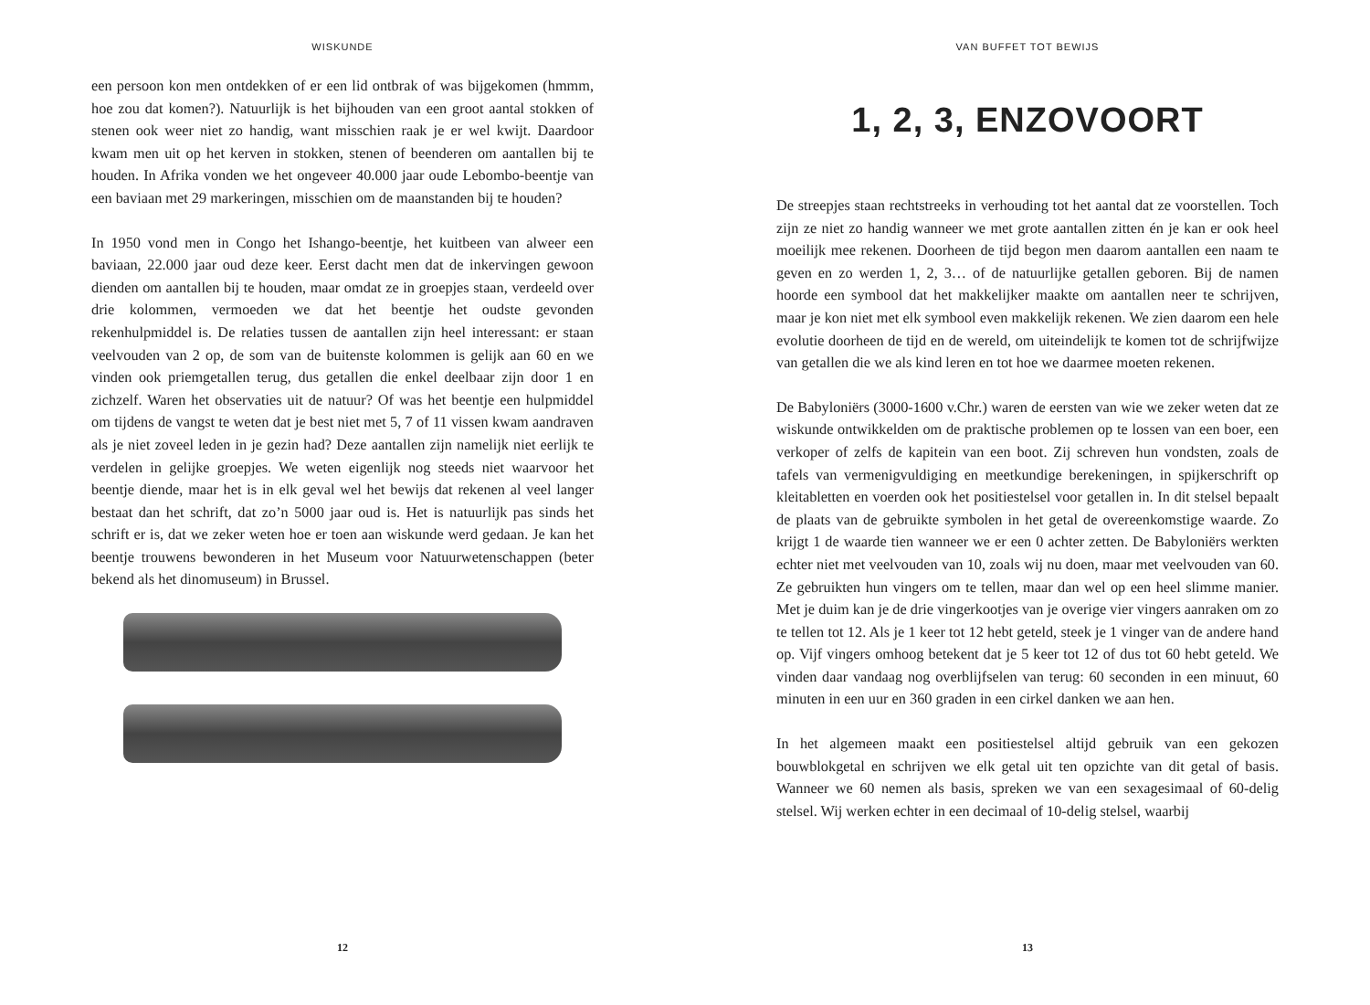WISKUNDE
een persoon kon men ontdekken of er een lid ontbrak of was bijgekomen (hmmm, hoe zou dat komen?). Natuurlijk is het bijhouden van een groot aantal stokken of stenen ook weer niet zo handig, want misschien raak je er wel kwijt. Daardoor kwam men uit op het kerven in stokken, stenen of beenderen om aantallen bij te houden. In Afrika vonden we het ongeveer 40.000 jaar oude Lebombo-beentje van een baviaan met 29 markeringen, misschien om de maanstanden bij te houden?
In 1950 vond men in Congo het Ishango-beentje, het kuitbeen van alweer een baviaan, 22.000 jaar oud deze keer. Eerst dacht men dat de inkervingen gewoon dienden om aantallen bij te houden, maar omdat ze in groepjes staan, verdeeld over drie kolommen, vermoeden we dat het beentje het oudste gevonden rekenhulpmiddel is. De relaties tussen de aantallen zijn heel interessant: er staan veelvouden van 2 op, de som van de buitenste kolommen is gelijk aan 60 en we vinden ook priemgetallen terug, dus getallen die enkel deelbaar zijn door 1 en zichzelf. Waren het observaties uit de natuur? Of was het beentje een hulpmiddel om tijdens de vangst te weten dat je best niet met 5, 7 of 11 vissen kwam aandraven als je niet zoveel leden in je gezin had? Deze aantallen zijn namelijk niet eerlijk te verdelen in gelijke groepjes. We weten eigenlijk nog steeds niet waarvoor het beentje diende, maar het is in elk geval wel het bewijs dat rekenen al veel langer bestaat dan het schrift, dat zo’n 5000 jaar oud is. Het is natuurlijk pas sinds het schrift er is, dat we zeker weten hoe er toen aan wiskunde werd gedaan. Je kan het beentje trouwens bewonderen in het Museum voor Natuurwetenschappen (beter bekend als het dinomuseum) in Brussel.
12
VAN BUFFET TOT BEWIJS
1, 2, 3, ENZOVOORT
De streepjes staan rechtstreeks in verhouding tot het aantal dat ze voorstellen. Toch zijn ze niet zo handig wanneer we met grote aantallen zitten én je kan er ook heel moeilijk mee rekenen. Doorheen de tijd begon men daarom aantallen een naam te geven en zo werden 1, 2, 3… of de natuurlijke getallen geboren. Bij de namen hoorde een symbool dat het makkelijker maakte om aantallen neer te schrijven, maar je kon niet met elk symbool even makkelijk rekenen. We zien daarom een hele evolutie doorheen de tijd en de wereld, om uiteindelijk te komen tot de schrijfwijze van getallen die we als kind leren en tot hoe we daarmee moeten rekenen.
De Babyloniërs (3000-1600 v.Chr.) waren de eersten van wie we zeker weten dat ze wiskunde ontwikkelden om de praktische problemen op te lossen van een boer, een verkoper of zelfs de kapitein van een boot. Zij schreven hun vondsten, zoals de tafels van vermenigvuldiging en meetkundige berekeningen, in spijkerschrift op kleitabletten en voerden ook het positiestelsel voor getallen in. In dit stelsel bepaalt de plaats van de gebruikte symbolen in het getal de overeenkomstige waarde. Zo krijgt 1 de waarde tien wanneer we er een 0 achter zetten. De Babyloniërs werkten echter niet met veelvouden van 10, zoals wij nu doen, maar met veelvouden van 60. Ze gebruikten hun vingers om te tellen, maar dan wel op een heel slimme manier. Met je duim kan je de drie vingerkootjes van je overige vier vingers aanraken om zo te tellen tot 12. Als je 1 keer tot 12 hebt geteld, steek je 1 vinger van de andere hand op. Vijf vingers omhoog betekent dat je 5 keer tot 12 of dus tot 60 hebt geteld. We vinden daar vandaag nog overblijfselen van terug: 60 seconden in een minuut, 60 minuten in een uur en 360 graden in een cirkel danken we aan hen.
In het algemeen maakt een positiestelsel altijd gebruik van een gekozen bouwblokgetal en schrijven we elk getal uit ten opzichte van dit getal of basis. Wanneer we 60 nemen als basis, spreken we van een sexagesimaal of 60-delig stelsel. Wij werken echter in een decimaal of 10-delig stelsel, waarbij
13